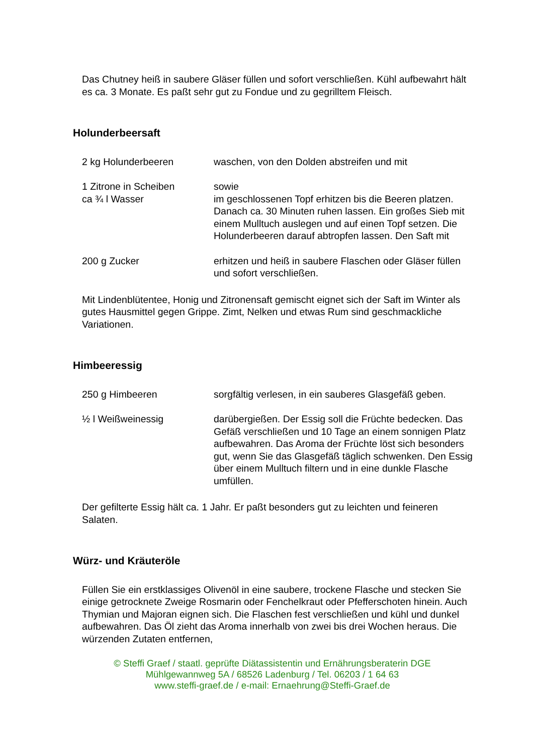Das Chutney heiß in saubere Gläser füllen und sofort verschließen. Kühl aufbewahrt hält es ca. 3 Monate. Es paßt sehr gut zu Fondue und zu gegrilltem Fleisch.
Holunderbeersaft
| 2 kg Holunderbeeren | waschen, von den Dolden abstreifen und mit |
| 1 Zitrone in Scheiben ca ¾ l Wasser | sowie im geschlossenen Topf erhitzen bis die Beeren platzen. Danach ca. 30 Minuten ruhen lassen. Ein großes Sieb mit einem Mulltuch auslegen und auf einen Topf setzen. Die Holunderbeeren darauf abtropfen lassen. Den Saft mit |
| 200 g Zucker | erhitzen und heiß in saubere Flaschen oder Gläser füllen und sofort verschließen. |
Mit Lindenblütentee, Honig und Zitronensaft gemischt eignet sich der Saft im Winter als gutes Hausmittel gegen Grippe. Zimt, Nelken und etwas Rum sind geschmackliche Variationen.
Himbeeressig
| 250 g Himbeeren | sorgfältig verlesen, in ein sauberes Glasgefäß geben. |
| ½ l Weißweinessig | darübergießen. Der Essig soll die Früchte bedecken. Das Gefäß verschließen und 10 Tage an einem sonnigen Platz aufbewahren. Das Aroma der Früchte löst sich besonders gut, wenn Sie das Glasgefäß täglich schwenken. Den Essig über einem Mulltuch filtern und in eine dunkle Flasche umfüllen. |
Der gefilterte Essig hält ca. 1 Jahr. Er paßt besonders gut zu leichten und feineren Salaten.
Würz- und Kräuteröle
Füllen Sie ein erstklassiges Olivenöl in eine saubere, trockene Flasche und stecken Sie einige getrocknete Zweige Rosmarin oder Fenchelkraut oder Pfefferschoten hinein. Auch Thymian und Majoran eignen sich. Die Flaschen fest verschließen und kühl und dunkel aufbewahren. Das Öl zieht das Aroma innerhalb von zwei bis drei Wochen heraus. Die würzenden Zutaten entfernen,
© Steffi Graef / staatl. geprüfte Diätassistentin und Ernährungsberaterin DGE
Mühlgewannweg 5A / 68526 Ladenburg / Tel. 06203 / 1 64 63
www.steffi-graef.de / e-mail: Ernaehrung@Steffi-Graef.de